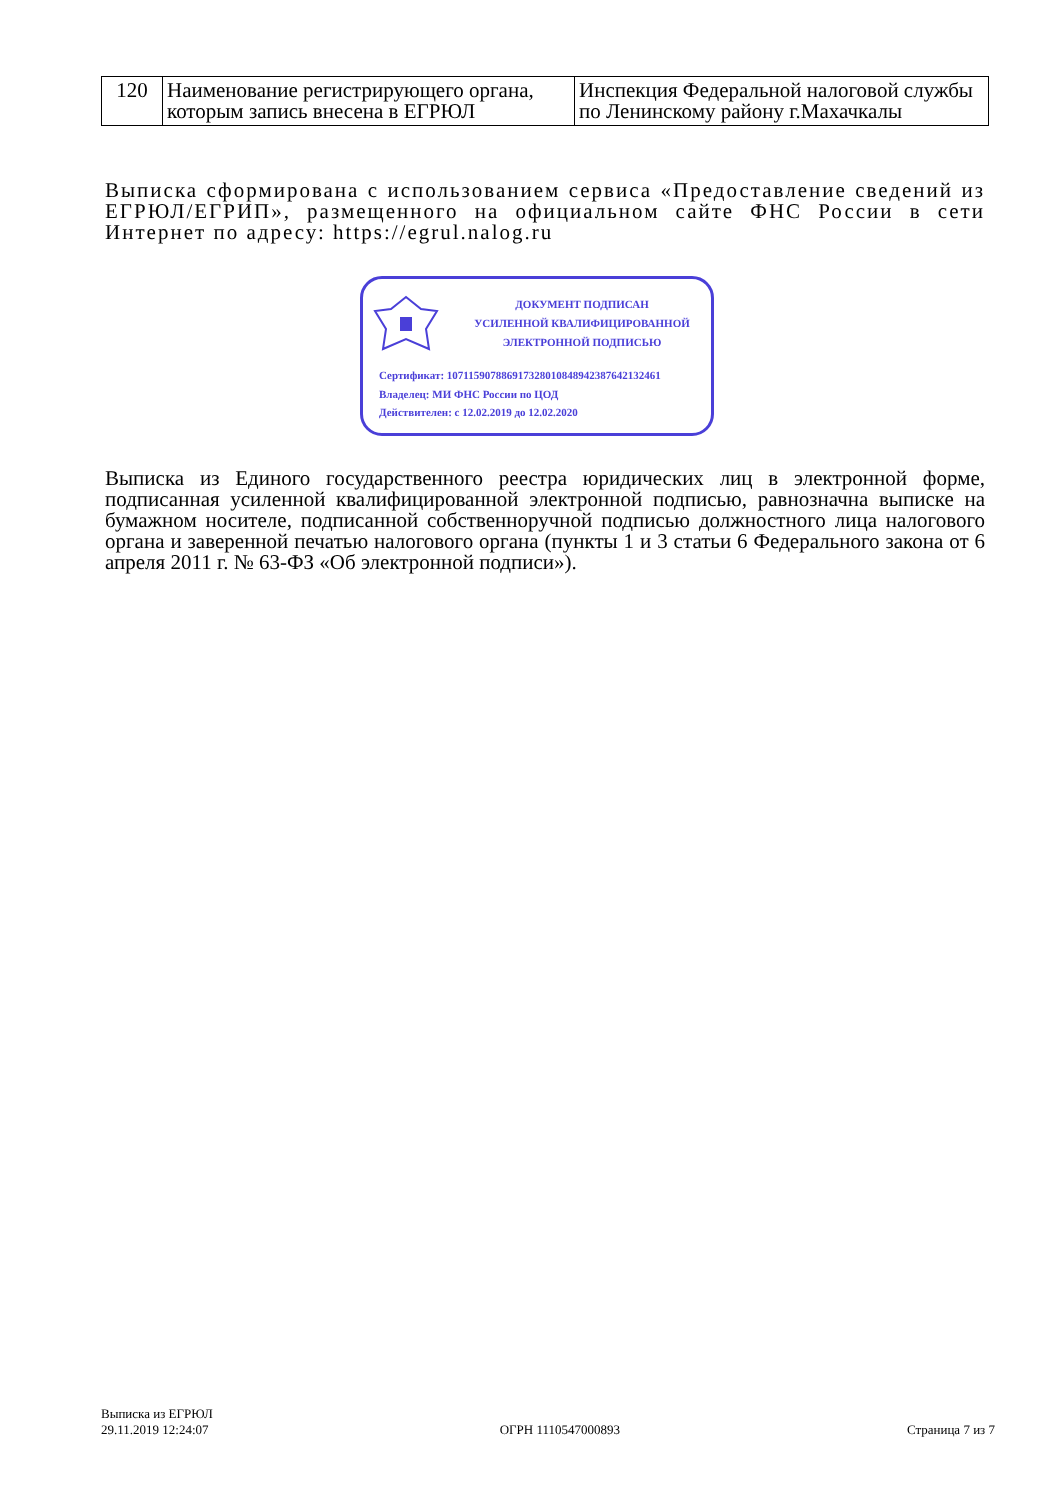| 120 | Наименование регистрирующего органа, которым запись внесена в ЕГРЮЛ | Инспекция Федеральной налоговой службы по Ленинскому району г.Махачкалы |
Выписка сформирована с использованием сервиса «Предоставление сведений из ЕГРЮЛ/ЕГРИП», размещенного на официальном сайте ФНС России в сети Интернет по адресу: https://egrul.nalog.ru
ДОКУМЕНТ ПОДПИСАН
УСИЛЕННОЙ КВАЛИФИЦИРОВАННОЙ
ЭЛЕКТРОННОЙ ПОДПИСЬЮ
Сертификат: 107115907886917328010848942387642132461
Владелец: МИ ФНС России по ЦОД
Действителен: с 12.02.2019 до 12.02.2020
Выписка из Единого государственного реестра юридических лиц в электронной форме, подписанная усиленной квалифицированной электронной подписью, равнозначна выписке на бумажном носителе, подписанной собственноручной подписью должностного лица налогового органа и заверенной печатью налогового органа (пункты 1 и 3 статьи 6 Федерального закона от 6 апреля 2011 г. № 63-ФЗ «Об электронной подписи»).
Выписка из ЕГРЮЛ
29.11.2019 12:24:07
ОГРН 1110547000893
Страница 7 из 7